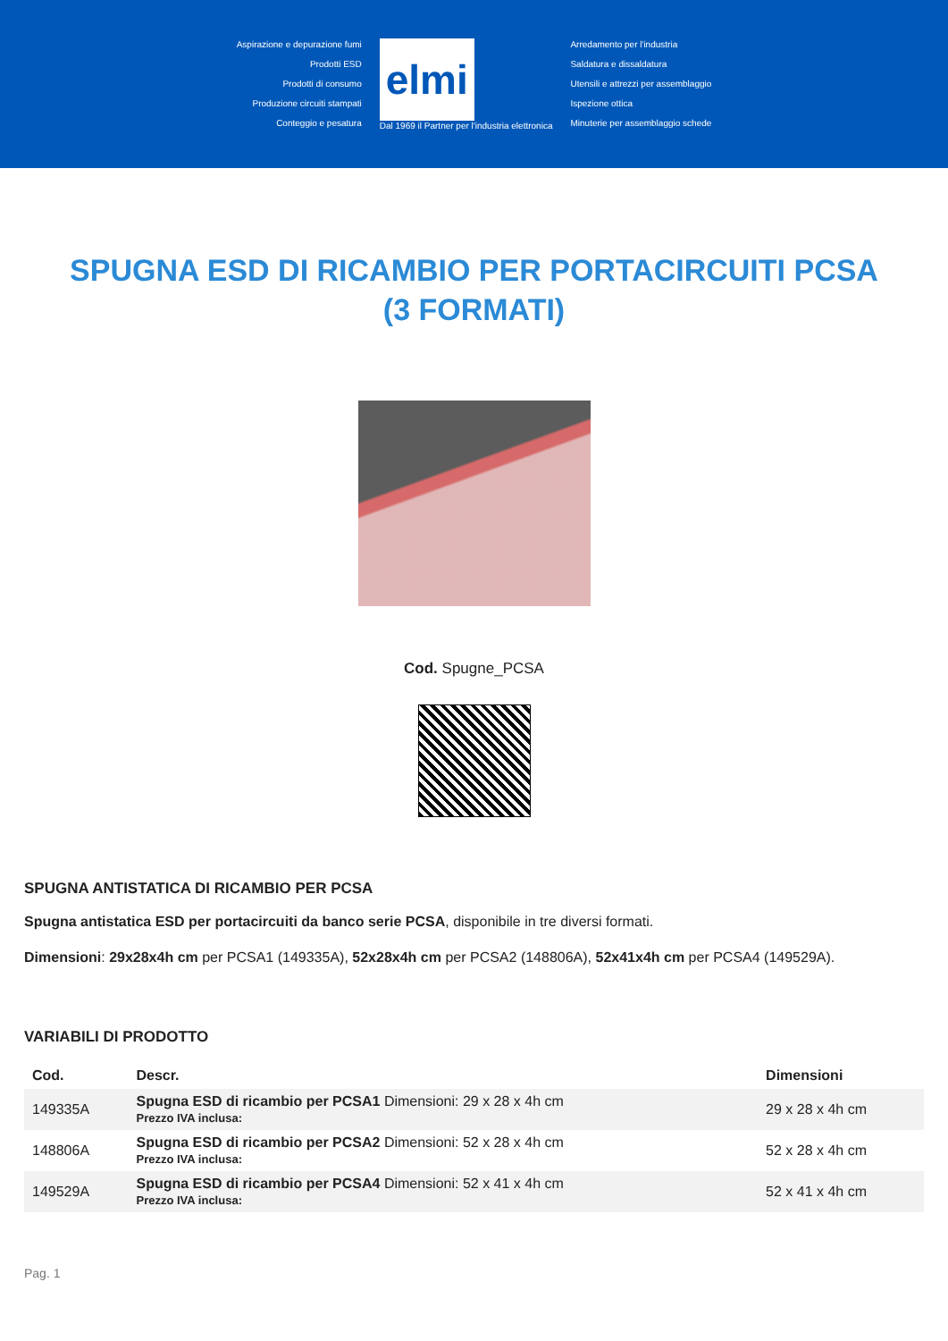Aspirazione e depurazione fumi
Prodotti ESD
Prodotti di consumo
Produzione circuiti stampati
Conteggio e pesatura
elmi
Dal 1969 il Partner per l'industria elettronica
Arredamento per l'industria
Saldatura e dissaldatura
Utensili e attrezzi per assemblaggio
Ispezione ottica
Minuterie per assemblaggio schede
SPUGNA ESD DI RICAMBIO PER PORTACIRCUITI PCSA (3 FORMATI)
Cod. Spugne_PCSA
SPUGNA ANTISTATICA DI RICAMBIO PER PCSA
Spugna antistatica ESD per portacircuiti da banco serie PCSA, disponibile in tre diversi formati.
Dimensioni: 29x28x4h cm per PCSA1 (149335A), 52x28x4h cm per PCSA2 (148806A), 52x41x4h cm per PCSA4 (149529A).
VARIABILI DI PRODOTTO
| Cod. | Descr. | Dimensioni |
| --- | --- | --- |
| 149335A | Spugna ESD di ricambio per PCSA1 Dimensioni: 29 x 28 x 4h cm Prezzo IVA inclusa: | 29 x 28 x 4h cm |
| 148806A | Spugna ESD di ricambio per PCSA2 Dimensioni: 52 x 28 x 4h cm Prezzo IVA inclusa: | 52 x 28 x 4h cm |
| 149529A | Spugna ESD di ricambio per PCSA4 Dimensioni: 52 x 41 x 4h cm Prezzo IVA inclusa: | 52 x 41 x 4h cm |
Pag. 1